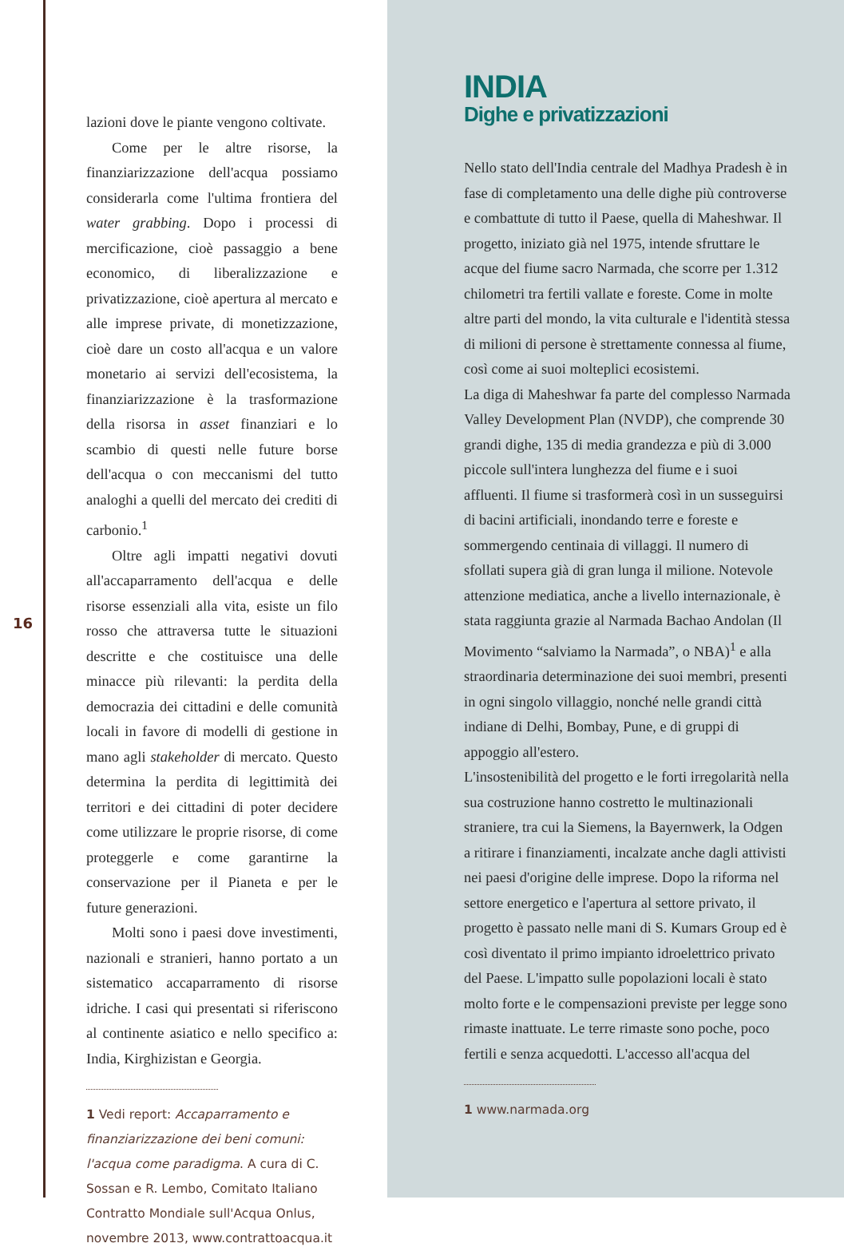lazioni dove le piante vengono coltivate.
Come per le altre risorse, la finanziarizzazione dell'acqua possiamo considerarla come l'ultima frontiera del water grabbing. Dopo i processi di mercificazione, cioè passaggio a bene economico, di liberalizzazione e privatizzazione, cioè apertura al mercato e alle imprese private, di monetizzazione, cioè dare un costo all'acqua e un valore monetario ai servizi dell'ecosistema, la finanziarizzazione è la trasformazione della risorsa in asset finanziari e lo scambio di questi nelle future borse dell'acqua o con meccanismi del tutto analoghi a quelli del mercato dei crediti di carbonio.<sup>1</sup>
Oltre agli impatti negativi dovuti all'accaparramento dell'acqua e delle risorse essenziali alla vita, esiste un filo rosso che attraversa tutte le situazioni descritte e che costituisce una delle minacce più rilevanti: la perdita della democrazia dei cittadini e delle comunità locali in favore di modelli di gestione in mano agli stakeholder di mercato. Questo determina la perdita di legittimità dei territori e dei cittadini di poter decidere come utilizzare le proprie risorse, di come proteggerle e come garantirne la conservazione per il Pianeta e per le future generazioni.
Molti sono i paesi dove investimenti, nazionali e stranieri, hanno portato a un sistematico accaparramento di risorse idriche. I casi qui presentati si riferiscono al continente asiatico e nello specifico a: India, Kirghizistan e Georgia.
1 Vedi report: Accaparramento e finanziarizzazione dei beni comuni: l'acqua come paradigma. A cura di C. Sossan e R. Lembo, Comitato Italiano Contratto Mondiale sull'Acqua Onlus, novembre 2013, www.contrattoacqua.it
16
INDIA
Dighe e privatizzazioni
Nello stato dell'India centrale del Madhya Pradesh è in fase di completamento una delle dighe più controverse e combattute di tutto il Paese, quella di Maheshwar. Il progetto, iniziato già nel 1975, intende sfruttare le acque del fiume sacro Narmada, che scorre per 1.312 chilometri tra fertili vallate e foreste. Come in molte altre parti del mondo, la vita culturale e l'identità stessa di milioni di persone è strettamente connessa al fiume, così come ai suoi molteplici ecosistemi.
La diga di Maheshwar fa parte del complesso Narmada Valley Development Plan (NVDP), che comprende 30 grandi dighe, 135 di media grandezza e più di 3.000 piccole sull'intera lunghezza del fiume e i suoi affluenti. Il fiume si trasformerà così in un susseguirsi di bacini artificiali, inondando terre e foreste e sommergendo centinaia di villaggi. Il numero di sfollati supera già di gran lunga il milione. Notevole attenzione mediatica, anche a livello internazionale, è stata raggiunta grazie al Narmada Bachao Andolan (Il Movimento “salviamo la Narmada”, o NBA)<sup>1</sup> e alla straordinaria determinazione dei suoi membri, presenti in ogni singolo villaggio, nonché nelle grandi città indiane di Delhi, Bombay, Pune, e di gruppi di appoggio all'estero.
L'insostenibilità del progetto e le forti irregolarità nella sua costruzione hanno costretto le multinazionali straniere, tra cui la Siemens, la Bayernwerk, la Odgen a ritirare i finanziamenti, incalzate anche dagli attivisti nei paesi d'origine delle imprese. Dopo la riforma nel settore energetico e l'apertura al settore privato, il progetto è passato nelle mani di S. Kumars Group ed è così diventato il primo impianto idroelettrico privato del Paese. L'impatto sulle popolazioni locali è stato molto forte e le compensazioni previste per legge sono rimaste inattuate. Le terre rimaste sono poche, poco fertili e senza acquedotti. L'accesso all'acqua del
1 www.narmada.org